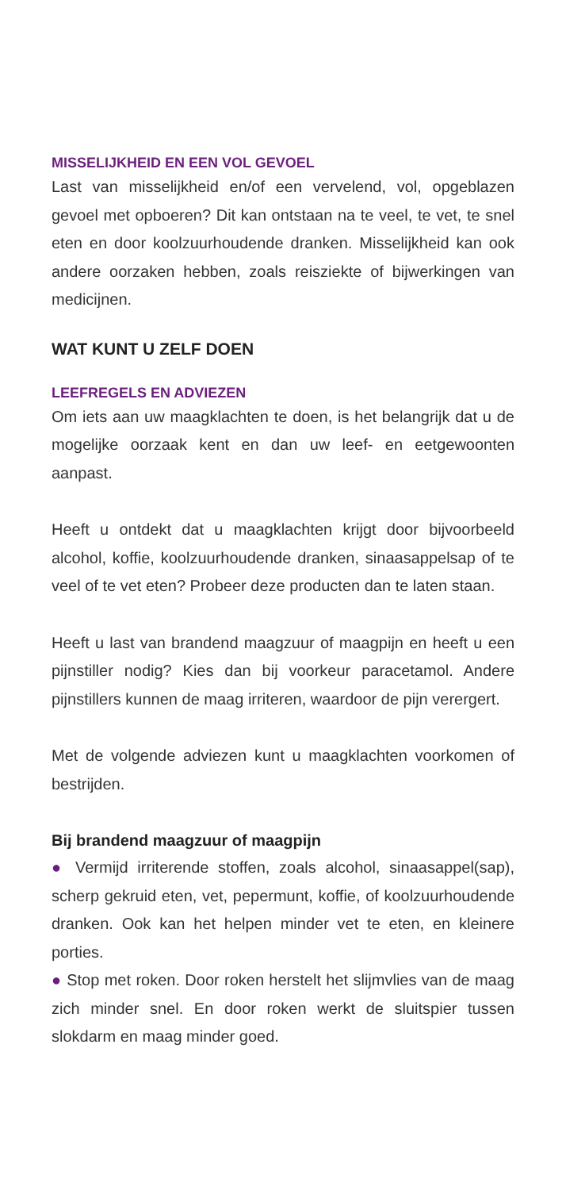MISSELIJKHEID EN EEN VOL GEVOEL
Last van misselijkheid en/of een vervelend, vol, opgeblazen gevoel met opboeren? Dit kan ontstaan na te veel, te vet, te snel eten en door koolzuurhoudende dranken. Misselijkheid kan ook andere oorzaken hebben, zoals reisziekte of bijwerkingen van medicijnen.
WAT KUNT U ZELF DOEN
LEEFREGELS EN ADVIEZEN
Om iets aan uw maagklachten te doen, is het belangrijk dat u de mogelijke oorzaak kent en dan uw leef- en eetgewoonten aanpast.
Heeft u ontdekt dat u maagklachten krijgt door bijvoorbeeld alcohol, koffie, koolzuurhoudende dranken, sinaasappelsap of te veel of te vet eten? Probeer deze producten dan te laten staan.
Heeft u last van brandend maagzuur of maagpijn en heeft u een pijnstiller nodig? Kies dan bij voorkeur paracetamol. Andere pijnstillers kunnen de maag irriteren, waardoor de pijn verergert.
Met de volgende adviezen kunt u maagklachten voorkomen of bestrijden.
Bij brandend maagzuur of maagpijn
● Vermijd irriterende stoffen, zoals alcohol, sinaasappel(sap), scherp gekruid eten, vet, pepermunt, koffie, of koolzuurhoudende dranken. Ook kan het helpen minder vet te eten, en kleinere porties.
● Stop met roken. Door roken herstelt het slijmvlies van de maag zich minder snel. En door roken werkt de sluitspier tussen slokdarm en maag minder goed.